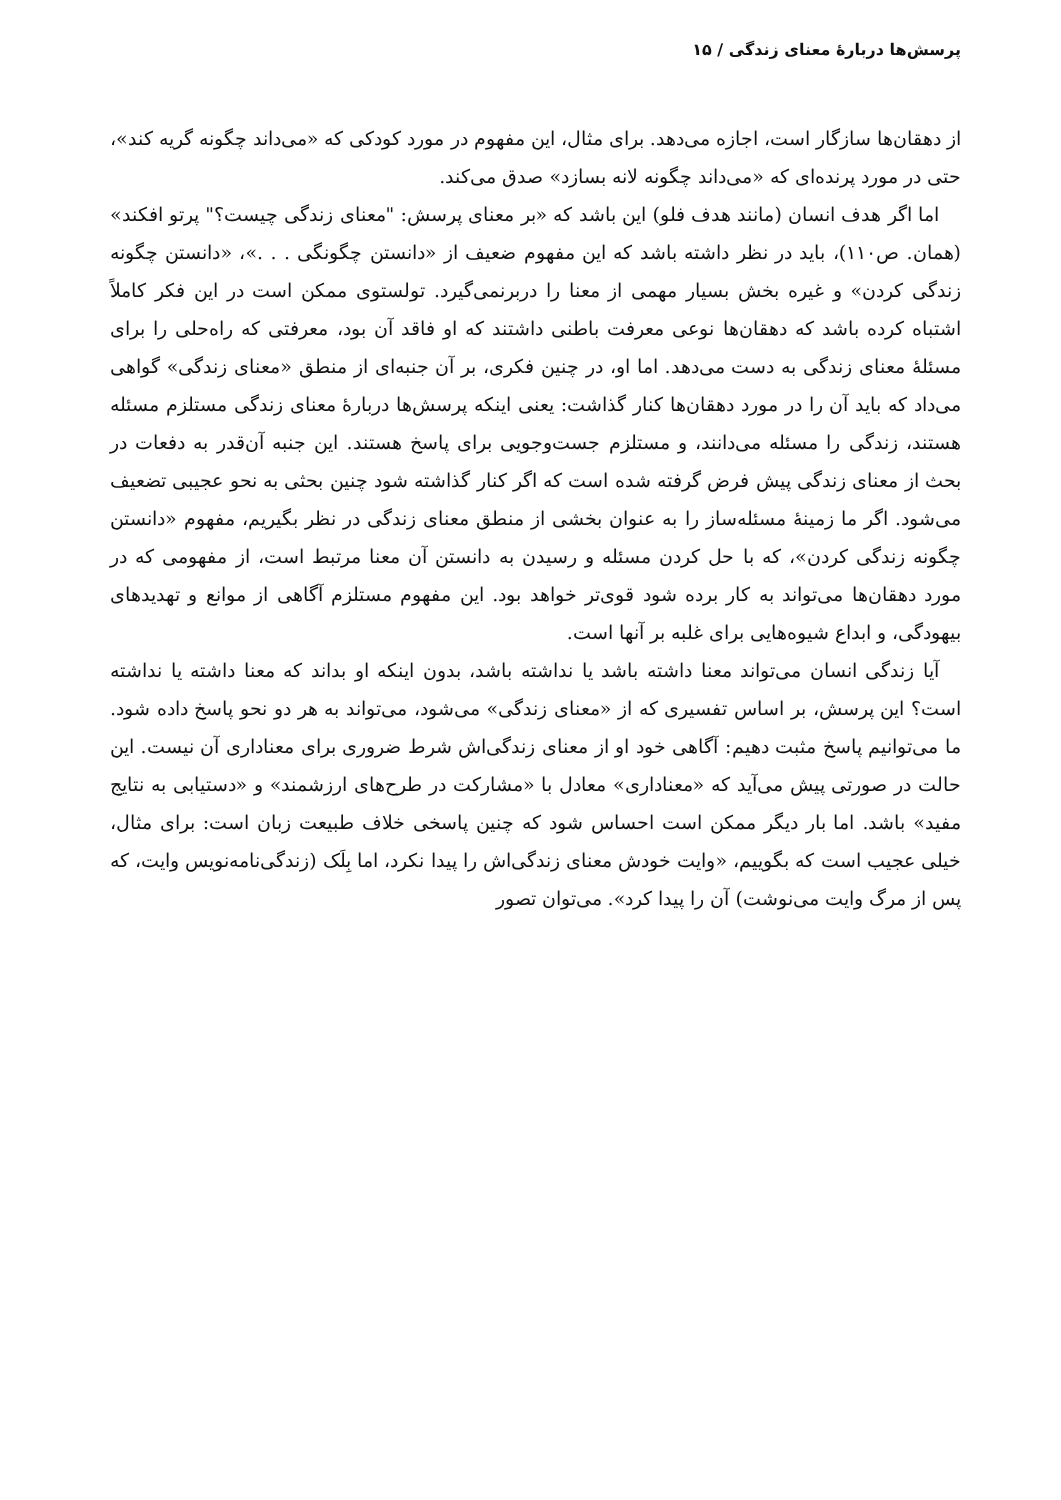پرسش‌ها دربارهٔ معنای زندگی / ۱۵
از دهقان‌ها سازگار است، اجازه می‌دهد. برای مثال، این مفهوم در مورد کودکی که «می‌داند چگونه گریه کند»، حتی در مورد پرنده‌ای که «می‌داند چگونه لانه بسازد» صدق می‌کند.
اما اگر هدف انسان (مانند هدف فلو) این باشد که «بر معنای پرسش: "معنای زندگی چیست؟" پرتو افکند» (همان. ص۱۱۰)، باید در نظر داشته باشد که این مفهوم ضعیف از «دانستن چگونگی . . .»، «دانستن چگونه زندگی کردن» و غیره بخش بسیار مهمی از معنا را دربرنمی‌گیرد. تولستوی ممکن است در این فکر کاملاً اشتباه کرده باشد که دهقان‌ها نوعی معرفت باطنی داشتند که او فاقد آن بود، معرفتی که راه‌حلی را برای مسئلهٔ معنای زندگی به دست می‌دهد. اما او، در چنین فکری، بر آن جنبه‌ای از منطق «معنای زندگی» گواهی می‌داد که باید آن را در مورد دهقان‌ها کنار گذاشت: یعنی اینکه پرسش‌ها دربارهٔ معنای زندگی مستلزم مسئله هستند، زندگی را مسئله می‌دانند، و مستلزم جست‌وجویی برای پاسخ هستند. این جنبه آن‌قدر به دفعات در بحث از معنای زندگی پیش فرض گرفته شده است که اگر کنار گذاشته شود چنین بحثی به نحو عجیبی تضعیف می‌شود. اگر ما زمینهٔ مسئله‌ساز را به عنوان بخشی از منطق معنای زندگی در نظر بگیریم، مفهوم «دانستن چگونه زندگی کردن»، که با حل کردن مسئله و رسیدن به دانستن آن معنا مرتبط است، از مفهومی که در مورد دهقان‌ها می‌تواند به کار برده شود قوی‌تر خواهد بود. این مفهوم مستلزم آگاهی از موانع و تهدیدهای بیهودگی، و ابداع شیوه‌هایی برای غلبه بر آنها است.
آیا زندگی انسان می‌تواند معنا داشته باشد یا نداشته باشد، بدون اینکه او بداند که معنا داشته یا نداشته است؟ این پرسش، بر اساس تفسیری که از «معنای زندگی» می‌شود، می‌تواند به هر دو نحو پاسخ داده شود. ما می‌توانیم پاسخ مثبت دهیم: آگاهی خود او از معنای زندگی‌اش شرط ضروری برای معناداری آن نیست. این حالت در صورتی پیش می‌آید که «معناداری» معادل با «مشارکت در طرح‌های ارزشمند» و «دستیابی به نتایج مفید» باشد. اما بار دیگر ممکن است احساس شود که چنین پاسخی خلاف طبیعت زبان است: برای مثال، خیلی عجیب است که بگوییم، «وایت خودش معنای زندگی‌اش را پیدا نکرد، اما بِلَک (زندگی‌نامه‌نویس وایت، که پس از مرگ وایت می‌نوشت) آن را پیدا کرد». می‌توان تصور